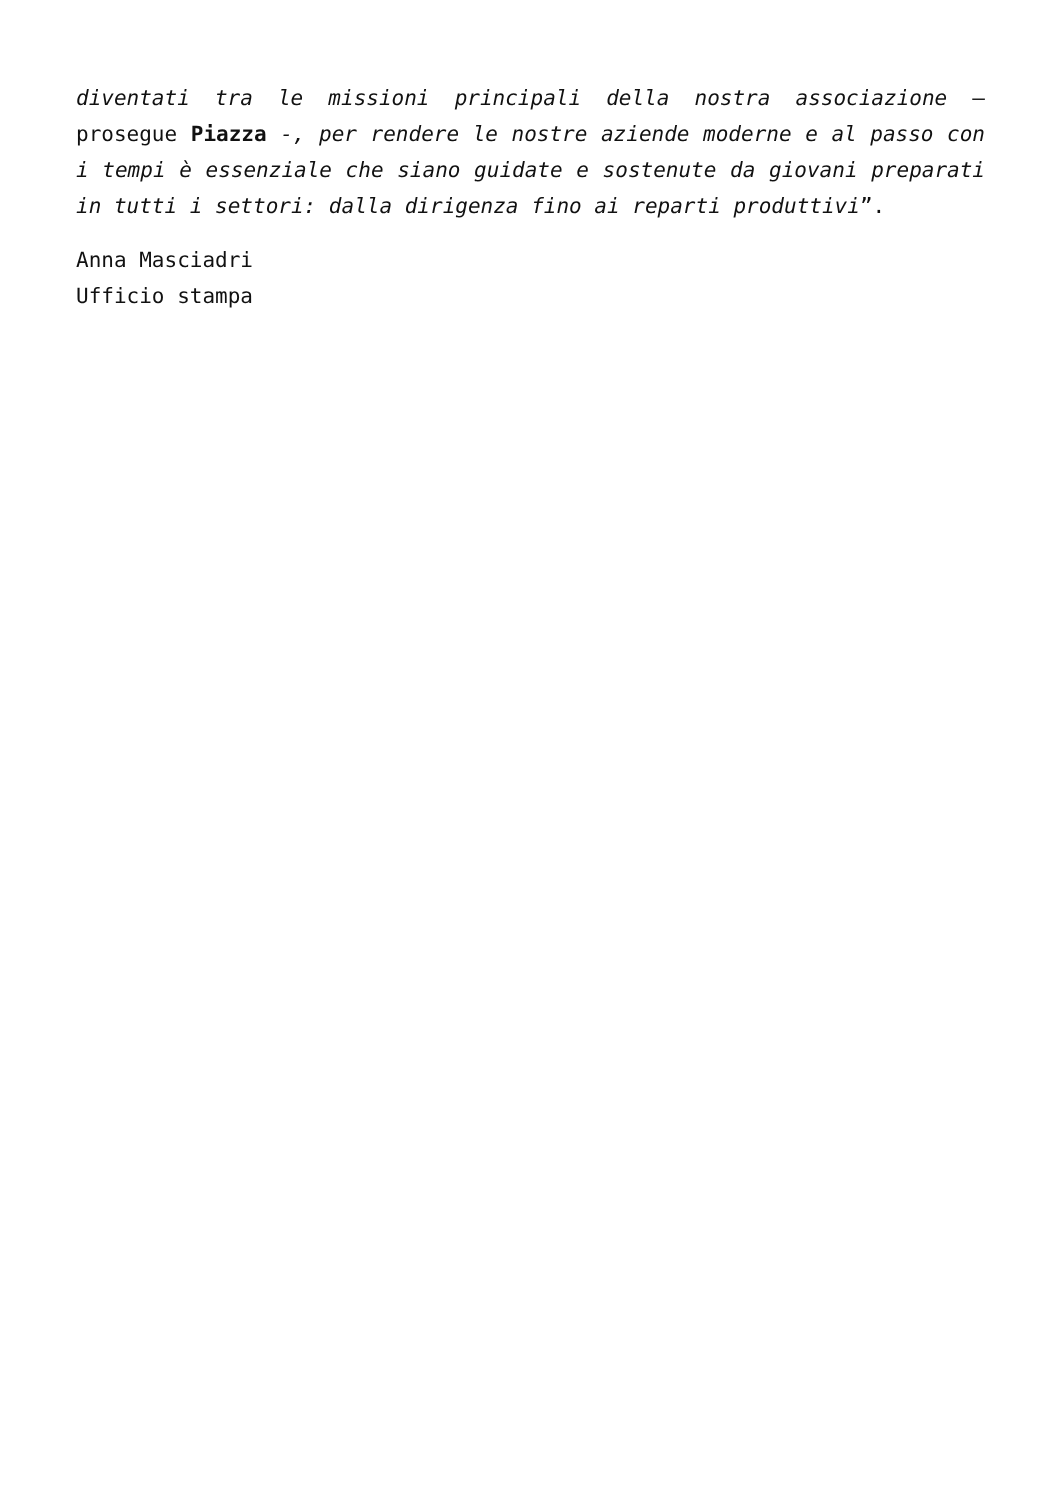diventati tra le missioni principali della nostra associazione – prosegue Piazza -, per rendere le nostre aziende moderne e al passo con i tempi è essenziale che siano guidate e sostenute da giovani preparati in tutti i settori: dalla dirigenza fino ai reparti produttivi”.
Anna Masciadri
Ufficio stampa